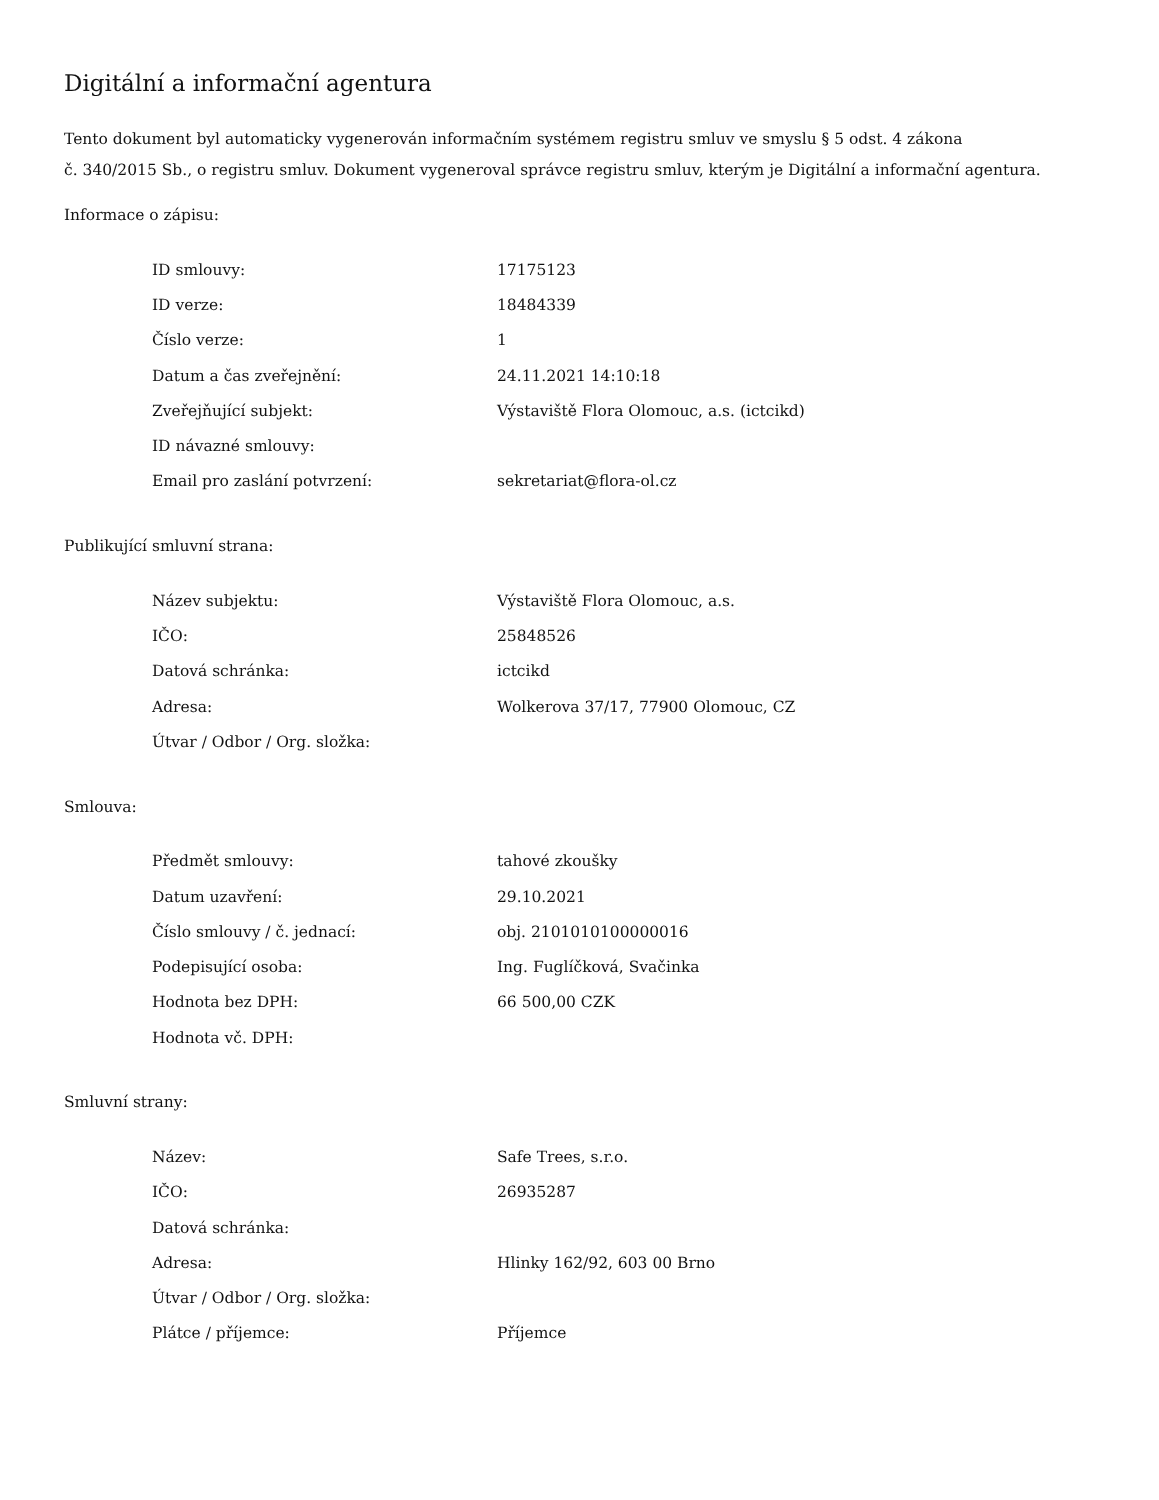Digitální a informační agentura
Tento dokument byl automaticky vygenerován informačním systémem registru smluv ve smyslu § 5 odst. 4 zákona
č. 340/2015 Sb., o registru smluv. Dokument vygeneroval správce registru smluv, kterým je Digitální a informační agentura.
Informace o zápisu:
| ID smlouvy: | 17175123 |
| ID verze: | 18484339 |
| Číslo verze: | 1 |
| Datum a čas zveřejnění: | 24.11.2021 14:10:18 |
| Zveřejňující subjekt: | Výstaviště Flora Olomouc, a.s. (ictcikd) |
| ID návazné smlouvy: | |
| Email pro zaslání potvrzení: | sekretariat@flora-ol.cz |
Publikující smluvní strana:
| Název subjektu: | Výstaviště Flora Olomouc, a.s. |
| IČO: | 25848526 |
| Datová schránka: | ictcikd |
| Adresa: | Wolkerova 37/17, 77900 Olomouc, CZ |
| Útvar / Odbor / Org. složka: | |
Smlouva:
| Předmět smlouvy: | tahové zkoušky |
| Datum uzavření: | 29.10.2021 |
| Číslo smlouvy / č. jednací: | obj. 2101010100000016 |
| Podepisující osoba: | Ing. Fuglíčková, Svačinka |
| Hodnota bez DPH: | 66 500,00 CZK |
| Hodnota vč. DPH: | |
Smluvní strany:
| Název: | Safe Trees, s.r.o. |
| IČO: | 26935287 |
| Datová schránka: | |
| Adresa: | Hlinky 162/92, 603 00 Brno |
| Útvar / Odbor / Org. složka: | |
| Plátce / příjemce: | Příjemce |